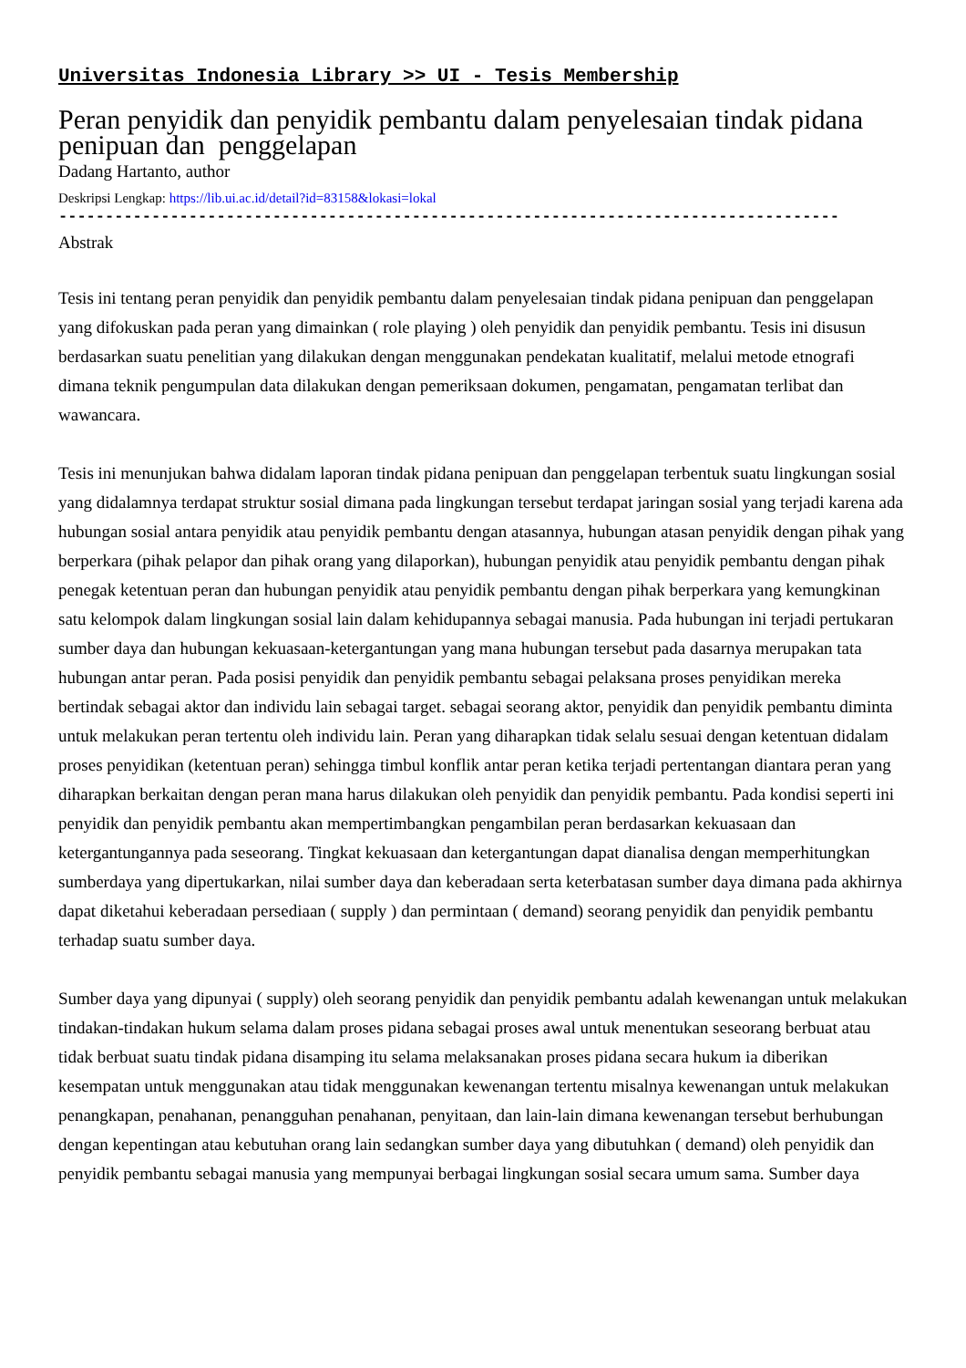Universitas Indonesia Library >> UI - Tesis Membership
Peran penyidik dan penyidik pembantu dalam penyelesaian tindak pidana penipuan dan penggelapan
Dadang Hartanto, author
Deskripsi Lengkap: https://lib.ui.ac.id/detail?id=83158&lokasi=lokal
------------------------------------------------------------------------------------
Abstrak
Tesis ini tentang peran penyidik dan penyidik pembantu dalam penyelesaian tindak pidana penipuan dan penggelapan yang difokuskan pada peran yang dimainkan ( role playing ) oleh penyidik dan penyidik pembantu. Tesis ini disusun berdasarkan suatu penelitian yang dilakukan dengan menggunakan pendekatan kualitatif, melalui metode etnografi dimana teknik pengumpulan data dilakukan dengan pemeriksaan dokumen, pengamatan, pengamatan terlibat dan wawancara.
Tesis ini menunjukan bahwa didalam laporan tindak pidana penipuan dan penggelapan terbentuk suatu lingkungan sosial yang didalamnya terdapat struktur sosial dimana pada lingkungan tersebut terdapat jaringan sosial yang terjadi karena ada hubungan sosial antara penyidik atau penyidik pembantu dengan atasannya, hubungan atasan penyidik dengan pihak yang berperkara (pihak pelapor dan pihak orang yang dilaporkan), hubungan penyidik atau penyidik pembantu dengan pihak penegak ketentuan peran dan hubungan penyidik atau penyidik pembantu dengan pihak berperkara yang kemungkinan satu kelompok dalam lingkungan sosial lain dalam kehidupannya sebagai manusia. Pada hubungan ini terjadi pertukaran sumber daya dan hubungan kekuasaan-ketergantungan yang mana hubungan tersebut pada dasarnya merupakan tata hubungan antar peran. Pada posisi penyidik dan penyidik pembantu sebagai pelaksana proses penyidikan mereka bertindak sebagai aktor dan individu lain sebagai target. sebagai seorang aktor, penyidik dan penyidik pembantu diminta untuk melakukan peran tertentu oleh individu lain. Peran yang diharapkan tidak selalu sesuai dengan ketentuan didalam proses penyidikan (ketentuan peran) sehingga timbul konflik antar peran ketika terjadi pertentangan diantara peran yang diharapkan berkaitan dengan peran mana harus dilakukan oleh penyidik dan penyidik pembantu. Pada kondisi seperti ini penyidik dan penyidik pembantu akan mempertimbangkan pengambilan peran berdasarkan kekuasaan dan ketergantungannya pada seseorang. Tingkat kekuasaan dan ketergantungan dapat dianalisa dengan memperhitungkan sumberdaya yang dipertukarkan, nilai sumber daya dan keberadaan serta keterbatasan sumber daya dimana pada akhirnya dapat diketahui keberadaan persediaan ( supply ) dan permintaan ( demand) seorang penyidik dan penyidik pembantu terhadap suatu sumber daya.
Sumber daya yang dipunyai ( supply) oleh seorang penyidik dan penyidik pembantu adalah kewenangan untuk melakukan tindakan-tindakan hukum selama dalam proses pidana sebagai proses awal untuk menentukan seseorang berbuat atau tidak berbuat suatu tindak pidana disamping itu selama melaksanakan proses pidana secara hukum ia diberikan kesempatan untuk menggunakan atau tidak menggunakan kewenangan tertentu misalnya kewenangan untuk melakukan penangkapan, penahanan, penangguhan penahanan, penyitaan, dan lain-lain dimana kewenangan tersebut berhubungan dengan kepentingan atau kebutuhan orang lain sedangkan sumber daya yang dibutuhkan ( demand) oleh penyidik dan penyidik pembantu sebagai manusia yang mempunyai berbagai lingkungan sosial secara umum sama. Sumber daya